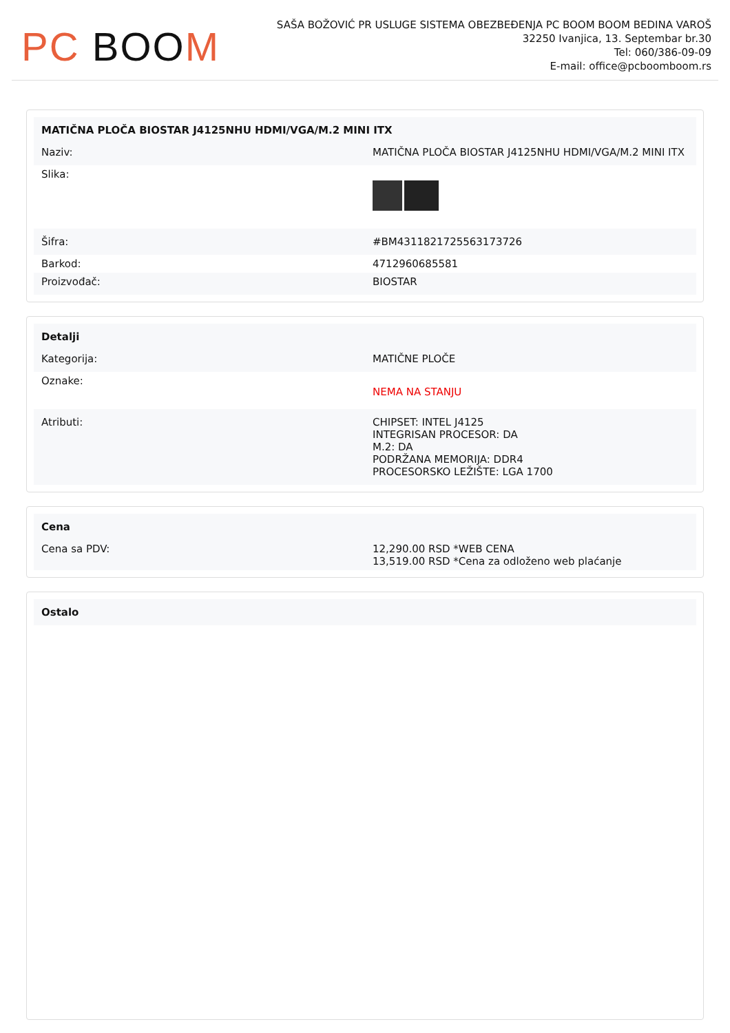PC BOO M
SAŠA BOŽOVIĆ PR USLUGE SISTEMA OBEZBEĐENJA PC BOOM BOOM BEDINA VAROŠ
32250 Ivanjica, 13. Septembar br.30
Tel: 060/386-09-09
E-mail: office@pcboomboom.rs
| MATIČNA PLOČA BIOSTAR J4125NHU HDMI/VGA/M.2 MINI ITX | |
| --- | --- |
| Naziv: | MATIČNA PLOČA BIOSTAR J4125NHU HDMI/VGA/M.2 MINI ITX |
| Slika: | |
| Šifra: | #BM4311821725563173726 |
| Barkod: | 4712960685581 |
| Proizvođač: | BIOSTAR |
| Detalji | |
| --- | --- |
| Kategorija: | MATIČNE PLOČE |
| Oznake: | NEMA NA STANJU |
| Atributi: | CHIPSET: INTEL J4125 INTEGRISAN PROCESOR: DA M.2: DA PODRŽANA MEMORIJA: DDR4 PROCESORSKO LEŽIŠTE: LGA 1700 |
| Cena | |
| --- | --- |
| Cena sa PDV: | 12,290.00 RSD *WEB CENA 13,519.00 RSD *Cena za odloženo web plaćanje |
| Ostalo |
| --- |